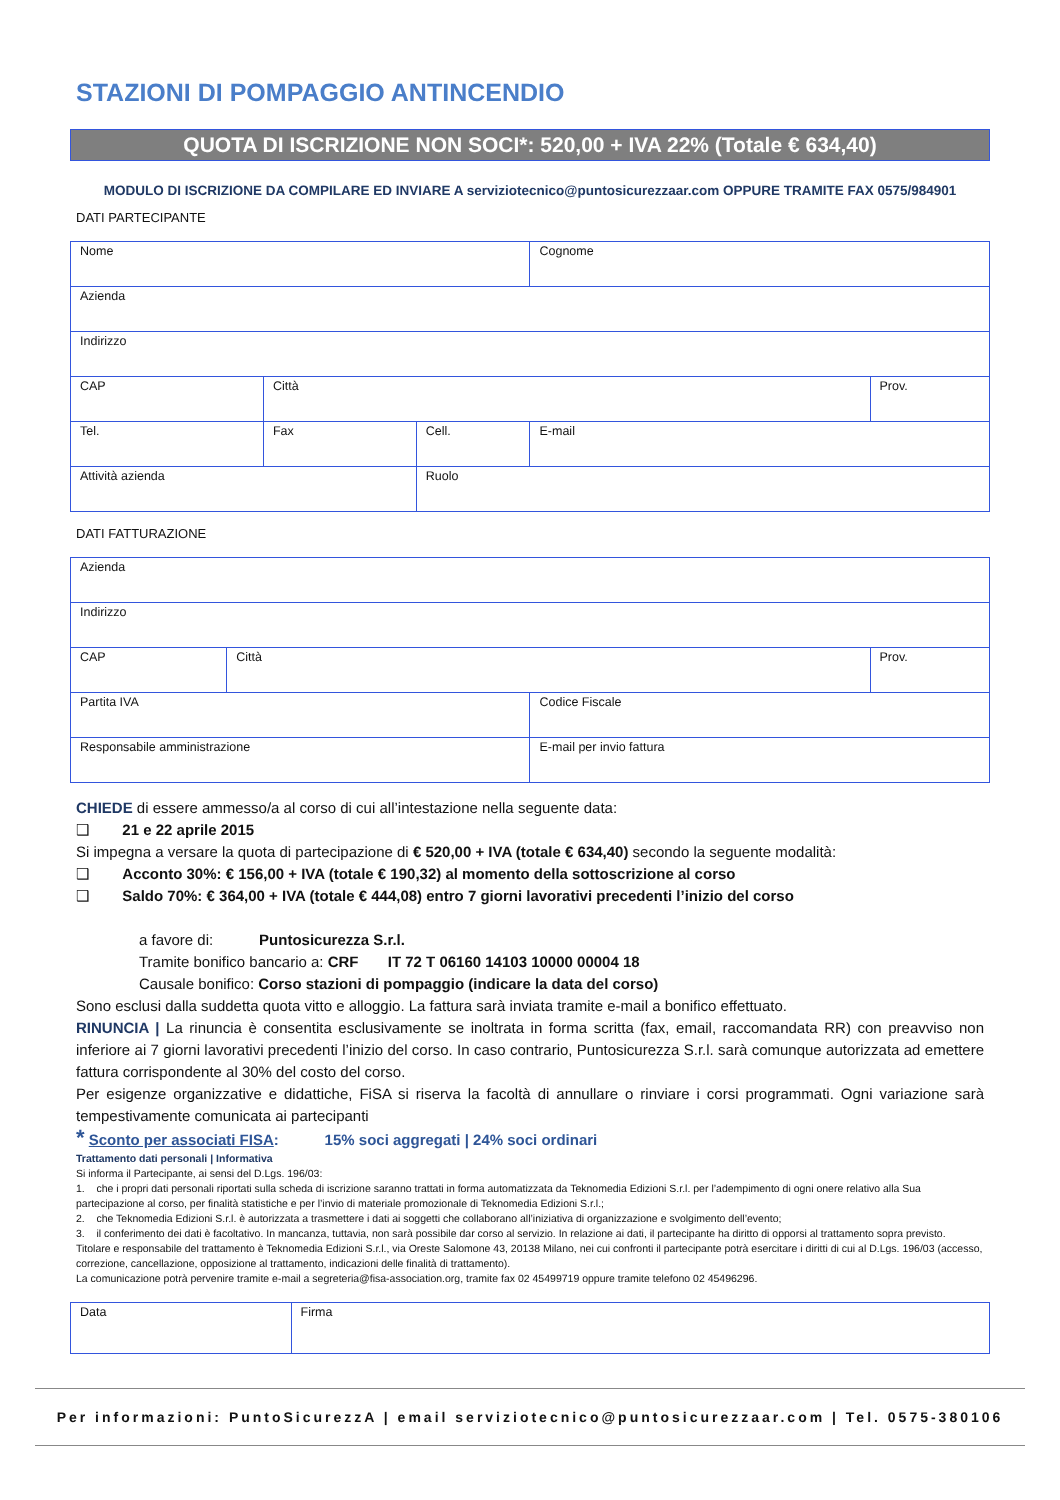STAZIONI DI POMPAGGIO ANTINCENDIO
QUOTA DI ISCRIZIONE NON SOCI*: 520,00 + IVA 22% (Totale € 634,40)
MODULO DI ISCRIZIONE DA COMPILARE ED INVIARE A serviziotecnico@puntosicurezzaar.com OPPURE TRAMITE FAX 0575/984901
DATI PARTECIPANTE
| Nome | | | Cognome | |
| Azienda | | | | |
| Indirizzo | | | | |
| CAP | Città | | | Prov. |
| Tel. | Fax | Cell. | E-mail | |
| Attività azienda | | Ruolo | | |
DATI FATTURAZIONE
| Azienda | | | |
| Indirizzo | | | |
| CAP | Città | | Prov. |
| Partita IVA | | Codice Fiscale | |
| Responsabile amministrazione | | E-mail per invio fattura | |
CHIEDE di essere ammesso/a al corso di cui all’intestazione nella seguente data:
❑ 21 e 22 aprile 2015
Si impegna a versare la quota di partecipazione di € 520,00 + IVA (totale € 634,40) secondo la seguente modalità:
❑ Acconto 30%: € 156,00 + IVA (totale € 190,32) al momento della sottoscrizione al corso
❑ Saldo 70%: € 364,00 + IVA (totale € 444,08) entro 7 giorni lavorativi precedenti l’inizio del corso
a favore di: Puntosicurezza S.r.l.
Tramite bonifico bancario a: CRF IT 72 T 06160 14103 10000 00004 18
Causale bonifico: Corso stazioni di pompaggio (indicare la data del corso)
Sono esclusi dalla suddetta quota vitto e alloggio. La fattura sarà inviata tramite e-mail a bonifico effettuato.
RINUNCIA | La rinuncia è consentita esclusivamente se inoltrata in forma scritta (fax, email, raccomandata RR) con preavviso non inferiore ai 7 giorni lavorativi precedenti l’inizio del corso. In caso contrario, Puntosicurezza S.r.l. sarà comunque autorizzata ad emettere fattura corrispondente al 30% del costo del corso.
Per esigenze organizzative e didattiche, FiSA si riserva la facoltà di annullare o rinviare i corsi programmati. Ogni variazione sarà tempestivamente comunicata ai partecipanti
* Sconto per associati FISA: 15% soci aggregati | 24% soci ordinari
Trattamento dati personali | Informativa
Si informa il Partecipante, ai sensi del D.Lgs. 196/03:
1. che i propri dati personali riportati sulla scheda di iscrizione saranno trattati in forma automatizzata da Teknomedia Edizioni S.r.l. per l’adempimento di ogni onere relativo alla Sua partecipazione al corso, per finalità statistiche e per l’invio di materiale promozionale di Teknomedia Edizioni S.r.l.;
2. che Teknomedia Edizioni S.r.l. è autorizzata a trasmettere i dati ai soggetti che collaborano all’iniziativa di organizzazione e svolgimento dell’evento;
3. il conferimento dei dati è facoltativo. In mancanza, tuttavia, non sarà possibile dar corso al servizio. In relazione ai dati, il partecipante ha diritto di opporsi al trattamento sopra previsto.
Titolare e responsabile del trattamento è Teknomedia Edizioni S.r.l., via Oreste Salomone 43, 20138 Milano, nei cui confronti il partecipante potrà esercitare i diritti di cui al D.Lgs. 196/03 (accesso, correzione, cancellazione, opposizione al trattamento, indicazioni delle finalità di trattamento).
La comunicazione potrà pervenire tramite e-mail a segreteria@fisa-association.org, tramite fax 02 45499719 oppure tramite telefono 02 45496296.
| Data | Firma |
Per informazioni: PuntoSicurezzA | email serviziotecnico@puntosicurezzaar.com | Tel. 0575-380106